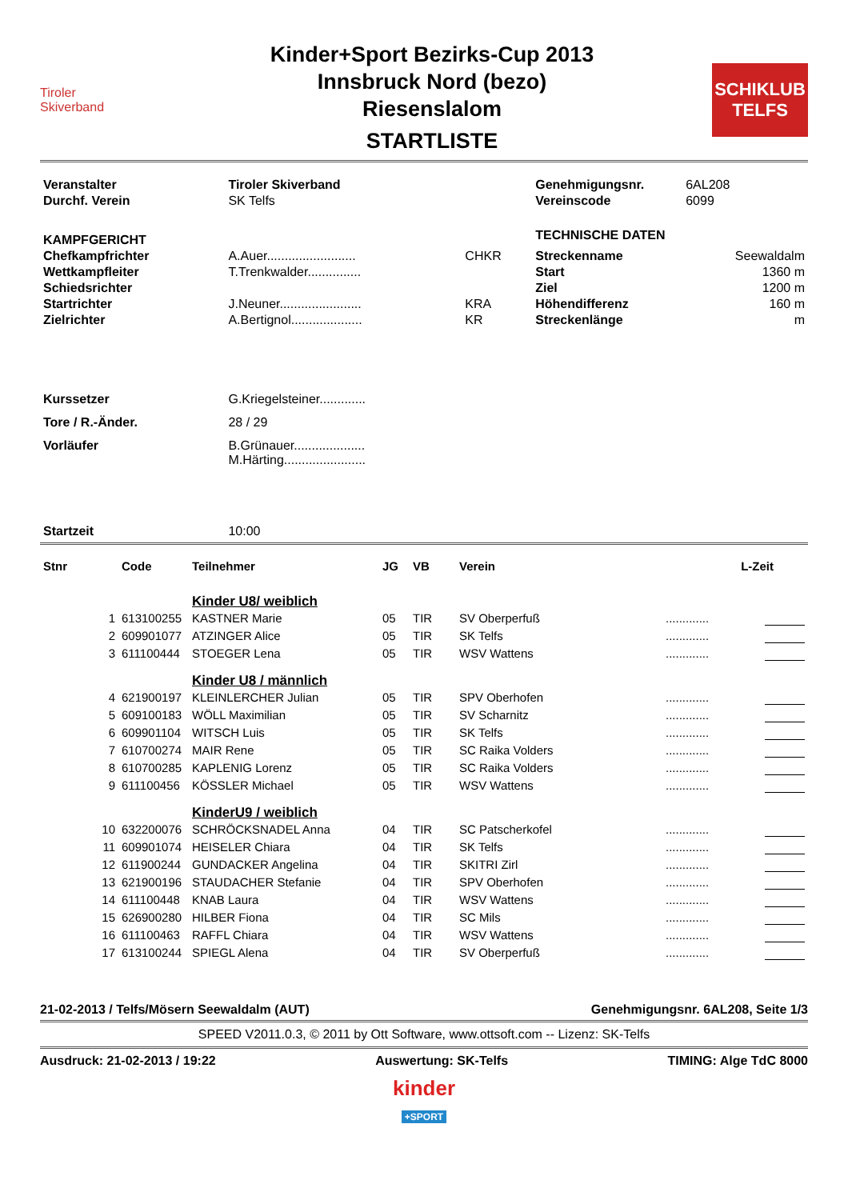Tiroler
Skiverband
Kinder+Sport Bezirks-Cup 2013
Innsbruck Nord (bezo)
Riesenslalom
STARTLISTE
SCHIKLUB
TELFS
| Veranstalter | Tiroler Skiverband | | Genehmigungsnr. | 6AL208 |
| Durchf. Verein | SK Telfs | | Vereinscode | 6099 |
| KAMPFGERICHT | | | TECHNISCHE DATEN | |
| Chefkampfrichter | A.Auer......................... | CHKR | Streckenname | Seewaldalm |
| Wettkampfleiter | T.Trenkwalder............... | | Start | 1360 m |
| Schiedsrichter | | | Ziel | 1200 m |
| Startrichter | J.Neuner....................... | KRA | Höhendifferenz | 160 m |
| Zielrichter | A.Bertignol.................... | KR | Streckenlänge | m |
| Kurssetzer | G.Kriegelsteiner............. | | | |
| Tore / R.-Änder. | 28 / 29 | | | |
| Vorläufer | B.Grünauer.................... M.Härting....................... | | | |
| Startzeit | 10:00 | | | |
| Stnr | Code | Teilnehmer | JG | VB | Verein | | L-Zeit |
| --- | --- | --- | --- | --- | --- | --- | --- |
| | | Kinder U8/ weiblich | | | | | |
| 1 | 613100255 | KASTNER Marie | 05 | TIR | SV Oberperfuß | ............. | |
| 2 | 609901077 | ATZINGER Alice | 05 | TIR | SK Telfs | ............. | |
| 3 | 611100444 | STOEGER Lena | 05 | TIR | WSV Wattens | ............. | |
| | | Kinder U8 / männlich | | | | | |
| 4 | 621900197 | KLEINLERCHER Julian | 05 | TIR | SPV Oberhofen | ............. | |
| 5 | 609100183 | WÖLL Maximilian | 05 | TIR | SV Scharnitz | ............. | |
| 6 | 609901104 | WITSCH Luis | 05 | TIR | SK Telfs | ............. | |
| 7 | 610700274 | MAIR Rene | 05 | TIR | SC Raika Volders | ............. | |
| 8 | 610700285 | KAPLENIG Lorenz | 05 | TIR | SC Raika Volders | ............. | |
| 9 | 611100456 | KÖSSLER Michael | 05 | TIR | WSV Wattens | ............. | |
| | | KinderU9 / weiblich | | | | | |
| 10 | 632200076 | SCHRÖCKSNADEL Anna | 04 | TIR | SC Patscherkofel | ............. | |
| 11 | 609901074 | HEISELER Chiara | 04 | TIR | SK Telfs | ............. | |
| 12 | 611900244 | GUNDACKER Angelina | 04 | TIR | SKITRI Zirl | ............. | |
| 13 | 621900196 | STAUDACHER Stefanie | 04 | TIR | SPV Oberhofen | ............. | |
| 14 | 611100448 | KNAB Laura | 04 | TIR | WSV Wattens | ............. | |
| 15 | 626900280 | HILBER Fiona | 04 | TIR | SC Mils | ............. | |
| 16 | 611100463 | RAFFL Chiara | 04 | TIR | WSV Wattens | ............. | |
| 17 | 613100244 | SPIEGL Alena | 04 | TIR | SV Oberperfuß | ............. | |
21-02-2013 / Telfs/Mösern Seewaldalm (AUT) Genehmigungsnr. 6AL208, Seite 1/3
SPEED V2011.0.3, © 2011 by Ott Software, www.ottsoft.com -- Lizenz: SK-Telfs
Ausdruck: 21-02-2013 / 19:22 Auswertung: SK-Telfs TIMING: Alge TdC 8000
kinder
+SPORT